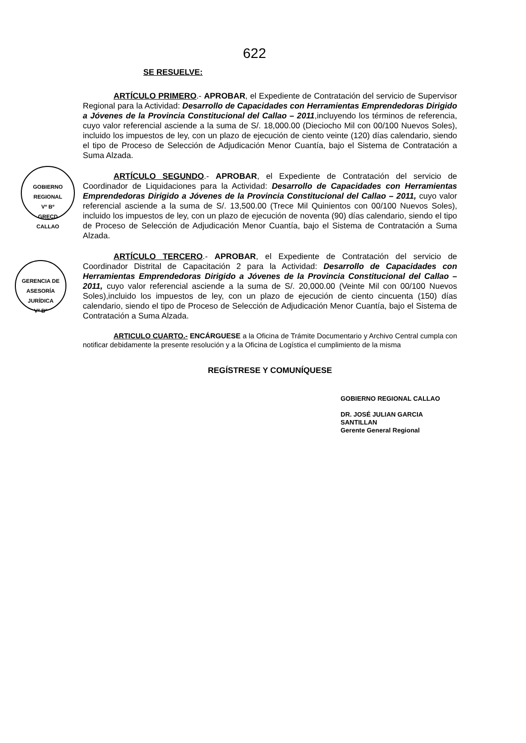622
GOBIERNO REGIONAL
Vº Bº
GRECD
CALLAO
GERENCIA DE ASESORÍA JURÍDICA
Vº Bº
SE RESUELVE:
ARTÍCULO PRIMERO.- APROBAR, el Expediente de Contratación del servicio de Supervisor Regional para la Actividad: Desarrollo de Capacidades con Herramientas Emprendedoras Dirigido a Jóvenes de la Provincia Constitucional del Callao – 2011,incluyendo los términos de referencia, cuyo valor referencial asciende a la suma de S/. 18,000.00 (Dieciocho Mil con 00/100 Nuevos Soles), incluido los impuestos de ley, con un plazo de ejecución de ciento veinte (120) días calendario, siendo el tipo de Proceso de Selección de Adjudicación Menor Cuantía, bajo el Sistema de Contratación a Suma Alzada.
ARTÍCULO SEGUNDO.- APROBAR, el Expediente de Contratación del servicio de Coordinador de Liquidaciones para la Actividad: Desarrollo de Capacidades con Herramientas Emprendedoras Dirigido a Jóvenes de la Provincia Constitucional del Callao – 2011, cuyo valor referencial asciende a la suma de S/. 13,500.00 (Trece Mil Quinientos con 00/100 Nuevos Soles), incluido los impuestos de ley, con un plazo de ejecución de noventa (90) días calendario, siendo el tipo de Proceso de Selección de Adjudicación Menor Cuantía, bajo el Sistema de Contratación a Suma Alzada.
ARTÍCULO TERCERO.- APROBAR, el Expediente de Contratación del servicio de Coordinador Distrital de Capacitación 2 para la Actividad: Desarrollo de Capacidades con Herramientas Emprendedoras Dirigido a Jóvenes de la Provincia Constitucional del Callao – 2011, cuyo valor referencial asciende a la suma de S/. 20,000.00 (Veinte Mil con 00/100 Nuevos Soles),incluido los impuestos de ley, con un plazo de ejecución de ciento cincuenta (150) días calendario, siendo el tipo de Proceso de Selección de Adjudicación Menor Cuantía, bajo el Sistema de Contratación a Suma Alzada.
ARTICULO CUARTO.- ENCÁRGUESE a la Oficina de Trámite Documentario y Archivo Central cumpla con notificar debidamente la presente resolución y a la Oficina de Logística el cumplimiento de la misma
REGÍSTRESE Y COMUNÍQUESE
GOBIERNO REGIONAL CALLAO
DR. JOSÉ JULIAN GARCIA SANTILLAN
Gerente General Regional